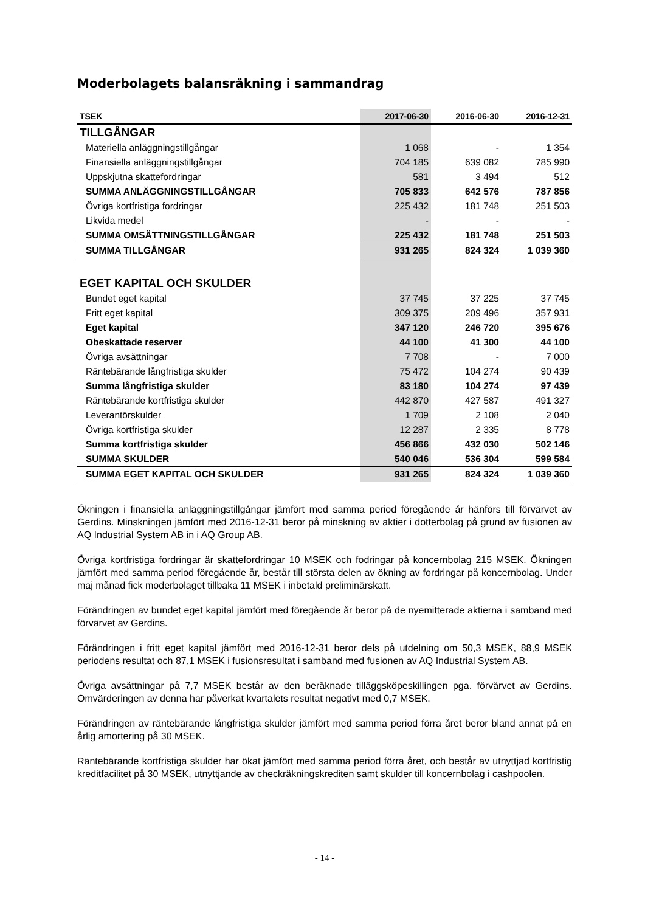Moderbolagets balansräkning i sammandrag
| TSEK | 2017-06-30 | 2016-06-30 | 2016-12-31 |
| --- | --- | --- | --- |
| TILLGÅNGAR | | | |
| Materiella anläggningstillgångar | 1 068 | - | 1 354 |
| Finansiella anläggningstillgångar | 704 185 | 639 082 | 785 990 |
| Uppskjutna skattefordringar | 581 | 3 494 | 512 |
| SUMMA ANLÄGGNINGSTILLGÅNGAR | 705 833 | 642 576 | 787 856 |
| Övriga kortfristiga fordringar | 225 432 | 181 748 | 251 503 |
| Likvida medel | - | - | - |
| SUMMA OMSÄTTNINGSTILLGÅNGAR | 225 432 | 181 748 | 251 503 |
| SUMMA TILLGÅNGAR | 931 265 | 824 324 | 1 039 360 |
| EGET KAPITAL OCH SKULDER | | | |
| Bundet eget kapital | 37 745 | 37 225 | 37 745 |
| Fritt eget kapital | 309 375 | 209 496 | 357 931 |
| Eget kapital | 347 120 | 246 720 | 395 676 |
| Obeskattade reserver | 44 100 | 41 300 | 44 100 |
| Övriga avsättningar | 7 708 | - | 7 000 |
| Räntebärande långfristiga skulder | 75 472 | 104 274 | 90 439 |
| Summa långfristiga skulder | 83 180 | 104 274 | 97 439 |
| Räntebärande kortfristiga skulder | 442 870 | 427 587 | 491 327 |
| Leverantörskulder | 1 709 | 2 108 | 2 040 |
| Övriga kortfristiga skulder | 12 287 | 2 335 | 8 778 |
| Summa kortfristiga skulder | 456 866 | 432 030 | 502 146 |
| SUMMA SKULDER | 540 046 | 536 304 | 599 584 |
| SUMMA EGET KAPITAL OCH SKULDER | 931 265 | 824 324 | 1 039 360 |
Ökningen i finansiella anläggningstillgångar jämfört med samma period föregående år hänförs till förvärvet av Gerdins. Minskningen jämfört med 2016-12-31 beror på minskning av aktier i dotterbolag på grund av fusionen av AQ Industrial System AB in i AQ Group AB.
Övriga kortfristiga fordringar är skattefordringar 10 MSEK och fodringar på koncernbolag 215 MSEK. Ökningen jämfört med samma period föregående år, består till största delen av ökning av fordringar på koncernbolag. Under maj månad fick moderbolaget tillbaka 11 MSEK i inbetald preliminärskatt.
Förändringen av bundet eget kapital jämfört med föregående år beror på de nyemitterade aktierna i samband med förvärvet av Gerdins.
Förändringen i fritt eget kapital jämfört med 2016-12-31 beror dels på utdelning om 50,3 MSEK, 88,9 MSEK periodens resultat och 87,1 MSEK i fusionsresultat i samband med fusionen av AQ Industrial System AB.
Övriga avsättningar på 7,7 MSEK består av den beräknade tilläggsköpeskillingen pga. förvärvet av Gerdins. Omvärderingen av denna har påverkat kvartalets resultat negativt med 0,7 MSEK.
Förändringen av räntebärande långfristiga skulder jämfört med samma period förra året beror bland annat på en årlig amortering på 30 MSEK.
Räntebärande kortfristiga skulder har ökat jämfört med samma period förra året, och består av utnyttjad kortfristig kreditfacilitet på 30 MSEK, utnyttjande av checkräkningskrediten samt skulder till koncernbolag i cashpoolen.
- 14 -